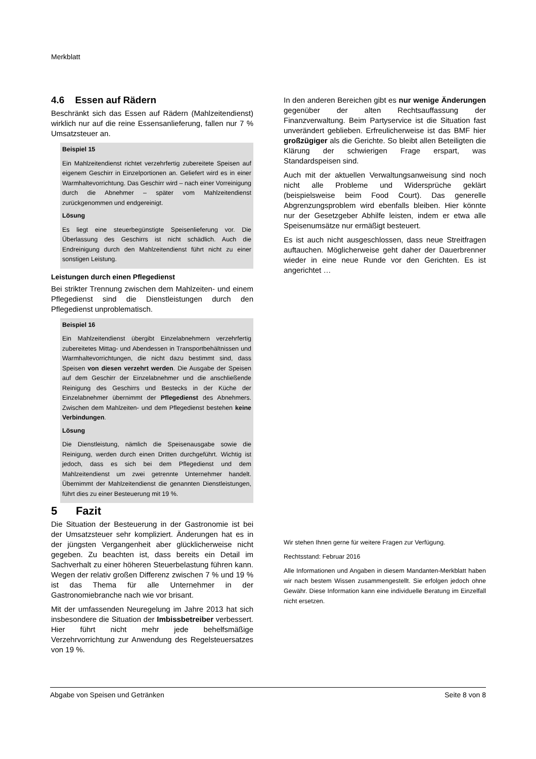Merkblatt
4.6 Essen auf Rädern
Beschränkt sich das Essen auf Rädern (Mahlzeitendienst) wirklich nur auf die reine Essensanlieferung, fallen nur 7 % Umsatzsteuer an.
Beispiel 15
Ein Mahlzeitendienst richtet verzehrfertig zubereitete Speisen auf eigenem Geschirr in Einzelportionen an. Geliefert wird es in einer Warmhaltevorrichtung. Das Geschirr wird – nach einer Vorreinigung durch die Abnehmer – später vom Mahlzeitendienst zurückgenommen und endgereinigt.
Lösung
Es liegt eine steuerbegünstigte Speisenlieferung vor. Die Überlassung des Geschirrs ist nicht schädlich. Auch die Endreinigung durch den Mahlzeitendienst führt nicht zu einer sonstigen Leistung.
Leistungen durch einen Pflegedienst
Bei strikter Trennung zwischen dem Mahlzeiten- und einem Pflegedienst sind die Dienstleistungen durch den Pflegedienst unproblematisch.
Beispiel 16
Ein Mahlzeitendienst übergibt Einzelabnehmern verzehrfertig zubereitetes Mittag- und Abendessen in Transportbehältnissen und Warmhaltevorrichtungen, die nicht dazu bestimmt sind, dass Speisen von diesen verzehrt werden. Die Ausgabe der Speisen auf dem Geschirr der Einzelabnehmer und die anschließende Reinigung des Geschirrs und Bestecks in der Küche der Einzelabnehmer übernimmt der Pflegedienst des Abnehmers. Zwischen dem Mahlzeiten- und dem Pflegedienst bestehen keine Verbindungen.
Lösung
Die Dienstleistung, nämlich die Speisenausgabe sowie die Reinigung, werden durch einen Dritten durchgeführt. Wichtig ist jedoch, dass es sich bei dem Pflegedienst und dem Mahlzeitendienst um zwei getrennte Unternehmer handelt. Übernimmt der Mahlzeitendienst die genannten Dienstleistungen, führt dies zu einer Besteuerung mit 19 %.
5 Fazit
Die Situation der Besteuerung in der Gastronomie ist bei der Umsatzsteuer sehr kompliziert. Änderungen hat es in der jüngsten Vergangenheit aber glücklicherweise nicht gegeben. Zu beachten ist, dass bereits ein Detail im Sachverhalt zu einer höheren Steuerbelastung führen kann. Wegen der relativ großen Differenz zwischen 7 % und 19 % ist das Thema für alle Unternehmer in der Gastronomiebranche nach wie vor brisant.
Mit der umfassenden Neuregelung im Jahre 2013 hat sich insbesondere die Situation der Imbissbetreiber verbessert. Hier führt nicht mehr jede behelfsmäßige Verzehrvorrichtung zur Anwendung des Regelsteuersatzes von 19 %.
In den anderen Bereichen gibt es nur wenige Änderungen gegenüber der alten Rechtsauffassung der Finanzverwaltung. Beim Partyservice ist die Situation fast unverändert geblieben. Erfreulicherweise ist das BMF hier großzügiger als die Gerichte. So bleibt allen Beteiligten die Klärung der schwierigen Frage erspart, was Standardspeisen sind.
Auch mit der aktuellen Verwaltungsanweisung sind noch nicht alle Probleme und Widersprüche geklärt (beispielsweise beim Food Court). Das generelle Abgrenzungsproblem wird ebenfalls bleiben. Hier könnte nur der Gesetzgeber Abhilfe leisten, indem er etwa alle Speisenumsätze nur ermäßigt besteuert.
Es ist auch nicht ausgeschlossen, dass neue Streitfragen auftauchen. Möglicherweise geht daher der Dauerbrenner wieder in eine neue Runde vor den Gerichten. Es ist angerichtet …
Wir stehen Ihnen gerne für weitere Fragen zur Verfügung.
Rechtsstand: Februar 2016
Alle Informationen und Angaben in diesem Mandanten-Merkblatt haben wir nach bestem Wissen zusammengestellt. Sie erfolgen jedoch ohne Gewähr. Diese Information kann eine individuelle Beratung im Einzelfall nicht ersetzen.
Abgabe von Speisen und Getränken Seite 8 von 8